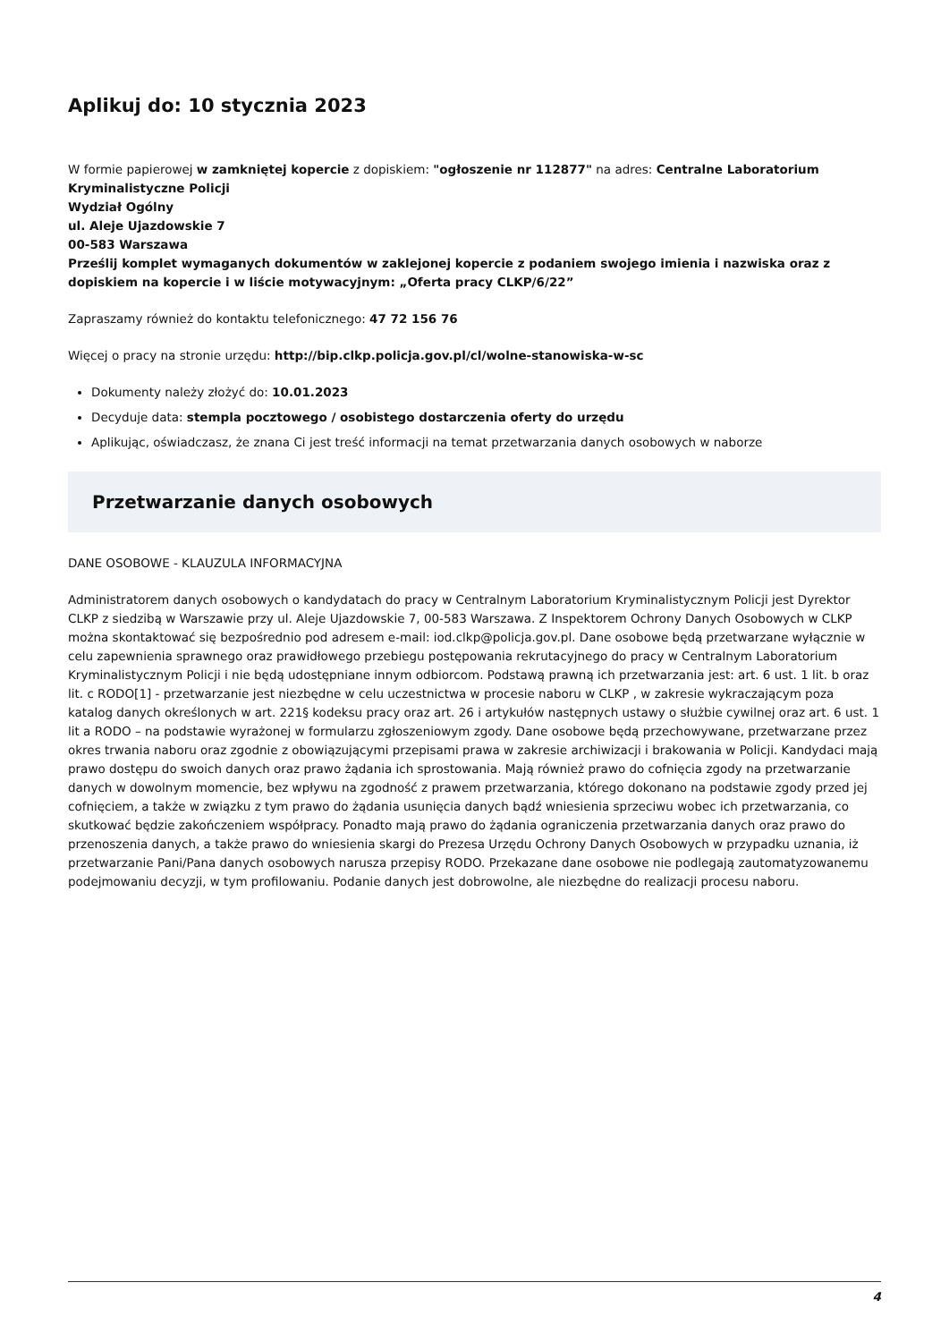Aplikuj do: 10 stycznia 2023
W formie papierowej w zamkniętej kopercie z dopiskiem: "ogłoszenie nr 112877" na adres: Centralne Laboratorium Kryminalistyczne Policji
Wydział Ogólny
ul. Aleje Ujazdowskie 7
00-583 Warszawa
Prześlij komplet wymaganych dokumentów w zaklejonej kopercie z podaniem swojego imienia i nazwiska oraz z dopiskiem na kopercie i w liście motywacyjnym: „Oferta pracy CLKP/6/22”
Zapraszamy również do kontaktu telefonicznego: 47 72 156 76
Więcej o pracy na stronie urzędu: http://bip.clkp.policja.gov.pl/cl/wolne-stanowiska-w-sc
Dokumenty należy złożyć do: 10.01.2023
Decyduje data: stempla pocztowego / osobistego dostarczenia oferty do urzędu
Aplikując, oświadczasz, że znana Ci jest treść informacji na temat przetwarzania danych osobowych w naborze
Przetwarzanie danych osobowych
DANE OSOBOWE - KLAUZULA INFORMACYJNA
Administratorem danych osobowych o kandydatach do pracy w Centralnym Laboratorium Kryminalistycznym Policji jest Dyrektor CLKP z siedzibą w Warszawie przy ul. Aleje Ujazdowskie 7, 00-583 Warszawa. Z Inspektorem Ochrony Danych Osobowych w CLKP można skontaktować się bezpośrednio pod adresem e-mail: iod.clkp@policja.gov.pl. Dane osobowe będą przetwarzane wyłącznie w celu zapewnienia sprawnego oraz prawidłowego przebiegu postępowania rekrutacyjnego do pracy w Centralnym Laboratorium Kryminalistycznym Policji i nie będą udostępniane innym odbiorcom. Podstawą prawną ich przetwarzania jest: art. 6 ust. 1 lit. b oraz lit. c RODO[1] - przetwarzanie jest niezbędne w celu uczestnictwa w procesie naboru w CLKP , w zakresie wykraczającym poza katalog danych określonych w art. 221§ kodeksu pracy oraz art. 26 i artykułów następnych ustawy o służbie cywilnej oraz art. 6 ust. 1 lit a RODO – na podstawie wyrażonej w formularzu zgłoszeniowym zgody. Dane osobowe będą przechowywane, przetwarzane przez okres trwania naboru oraz zgodnie z obowiązującymi przepisami prawa w zakresie archiwizacji i brakowania w Policji. Kandydaci mają prawo dostępu do swoich danych oraz prawo żądania ich sprostowania. Mają również prawo do cofnięcia zgody na przetwarzanie danych w dowolnym momencie, bez wpływu na zgodność z prawem przetwarzania, którego dokonano na podstawie zgody przed jej cofnięciem, a także w związku z tym prawo do żądania usunięcia danych bądź wniesienia sprzeciwu wobec ich przetwarzania, co skutkować będzie zakończeniem współpracy. Ponadto mają prawo do żądania ograniczenia przetwarzania danych oraz prawo do przenoszenia danych, a także prawo do wniesienia skargi do Prezesa Urzędu Ochrony Danych Osobowych w przypadku uznania, iż przetwarzanie Pani/Pana danych osobowych narusza przepisy RODO. Przekazane dane osobowe nie podlegają zautomatyzowanemu podejmowaniu decyzji, w tym profilowaniu. Podanie danych jest dobrowolne, ale niezbędne do realizacji procesu naboru.
4